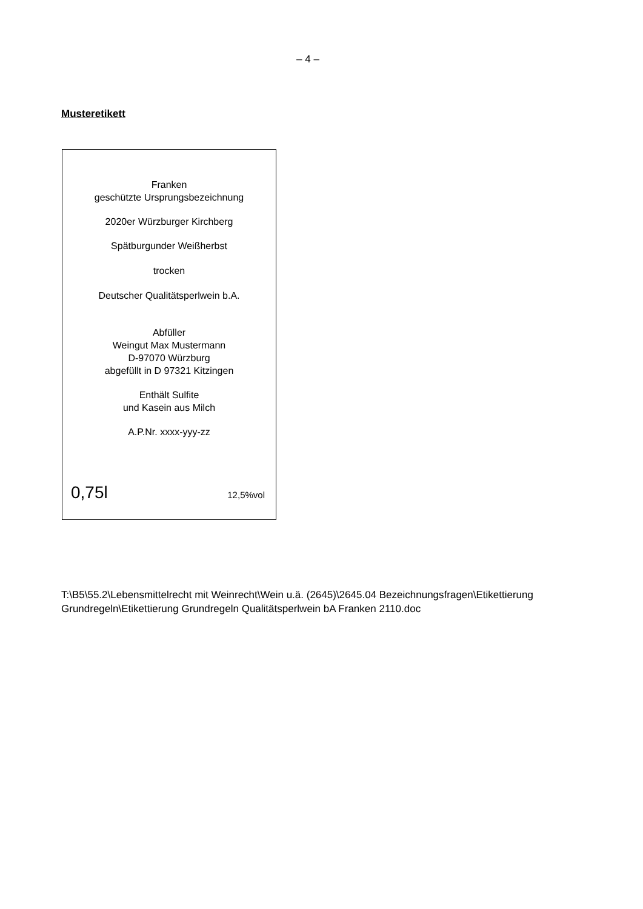– 4 –
Musteretikett
Franken
geschützte Ursprungsbezeichnung
2020er Würzburger Kirchberg
Spätburgunder Weißherbst
trocken
Deutscher Qualitätsperlwein b.A.
Abfüller
Weingut Max Mustermann
D-97070 Würzburg
abgefüllt in D 97321 Kitzingen
Enthält Sulfite
und Kasein aus Milch
A.P.Nr. xxxx-yyy-zz
0,75l 12,5%vol
T:\B5\55.2\Lebensmittelrecht mit Weinrecht\Wein u.ä. (2645)\2645.04 Bezeichnungsfragen\Etikettierung
Grundregeln\Etikettierung Grundregeln Qualitätsperlwein bA Franken 2110.doc